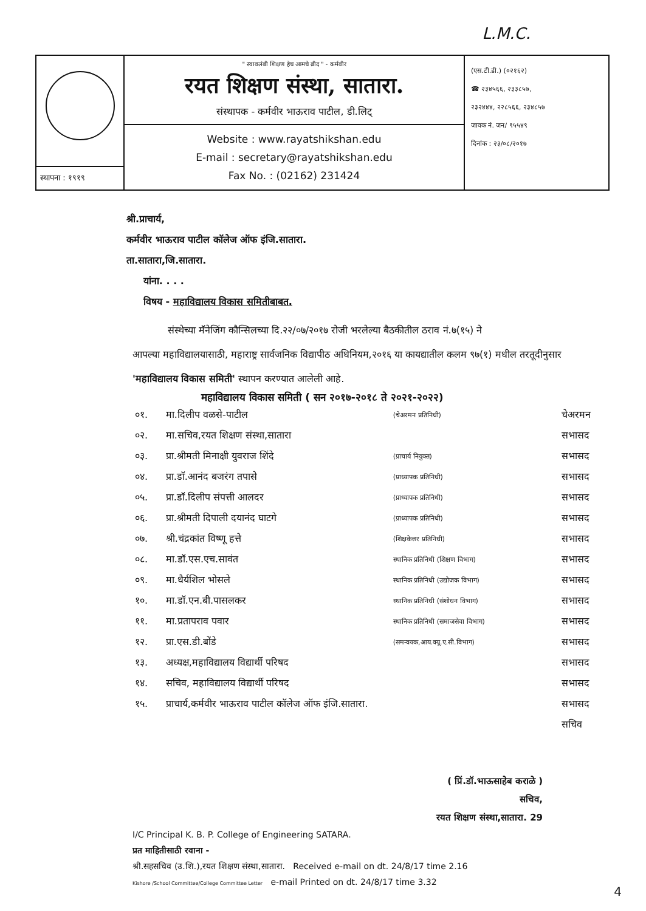L.M.C.
स्थापना : १९१९
" स्वावलंबी शिक्षण हेच आमचे ब्रीद " - कर्मवीर
रयत शिक्षण संस्था, सातारा.
संस्थापक - कर्मवीर भाऊराव पाटील, डी.लिट्
Website : www.rayatshikshan.edu
E-mail : secretary@rayatshikshan.edu
Fax No. : (02162) 231424
(एस.टी.डी.) (०२१६२)
☎ २३४५६६, २३३८५७,
२३२४४४, २२८५६६, २३४८५७
जावक नं. जन/ ९५५४९
दिनांक : २३/०८/२०१७
श्री.प्राचार्य,
कर्मवीर भाऊराव पाटील कॉलेज ऑफ इंजि.सातारा.
ता.सातारा,जि.सातारा.
यांना. . . .
विषय - महाविद्यालय विकास समितीबाबत.
संस्थेच्या मॅनेजिंग कौन्सिलच्या दि.२२/०७/२०१७ रोजी भरलेल्या बैठकीतील ठराव नं.७(१५) ने
आपल्या महाविद्यालयासाठी, महाराष्ट्र सार्वजनिक विद्यापीठ अधिनियम,२०१६ या कायद्यातील कलम ९७(१) मधील तरतूदीनुसार 'महाविद्यालय विकास समिती' स्थापन करण्यात आलेली आहे.
महाविद्यालय विकास समिती ( सन २०१७-२०१८ ते २०२१-२०२२)
| ०१. | मा.दिलीप वळसे-पाटील | (चेअरमन प्रतिनिधी) | चेअरमन |
| ०२. | मा.सचिव,रयत शिक्षण संस्था,सातारा | | सभासद |
| ०३. | प्रा.श्रीमती मिनाक्षी युवराज शिंदे | (प्राचार्य नियुक्त) | सभासद |
| ०४. | प्रा.डॉ.आनंद बजरंग तपासे | (प्राध्यापक प्रतिनिधी) | सभासद |
| ०५. | प्रा.डॉ.दिलीप संपत्ती आलदर | (प्राध्यापक प्रतिनिधी) | सभासद |
| ०६. | प्रा.श्रीमती दिपाली दयानंद घाटगे | (प्राध्यापक प्रतिनिधी) | सभासद |
| ०७. | श्री.चंद्रकांत विष्णू हत्ते | (शिक्षकेत्तर प्रतिनिधी) | सभासद |
| ०८. | मा.डॉ.एस.एच.सावंत | स्थानिक प्रतिनिधी (शिक्षण विभाग) | सभासद |
| ०९. | मा.धैर्यशिल भोसले | स्थानिक प्रतिनिधी (उद्योजक विभाग) | सभासद |
| १०. | मा.डॉ.एन.बी.पासलकर | स्थानिक प्रतिनिधी (संशोधन विभाग) | सभासद |
| ११. | मा.प्रतापराव पवार | स्थानिक प्रतिनिधी (समाजसेवा विभाग) | सभासद |
| १२. | प्रा.एस.डी.बोंडे | (समन्वयक,आय.क्यू.ए.सी.विभाग) | सभासद |
| १३. | अध्यक्ष,महाविद्यालय विद्यार्थी परिषद | | सभासद |
| १४. | सचिव, महाविद्यालय विद्यार्थी परिषद | | सभासद |
| १५. | प्राचार्य,कर्मवीर भाऊराव पाटील कॉलेज ऑफ इंजि.सातारा. | | सभासद |
| | | | सचिव |
( प्रिं.डॉ.भाऊसाहेब कराळे )
सचिव,
रयत शिक्षण संस्था,सातारा. 29
I/C Principal K. B. P. College of Engineering SATARA.
प्रत माहितीसाठी रवाना -
श्री.सहसचिव (उ.शि.),रयत शिक्षण संस्था,सातारा. Received e-mail on dt. 24/8/17 time 2.16
Kishore /School Committee/College Committee Letter e-mail Printed on dt. 24/8/17 time 3.32
4